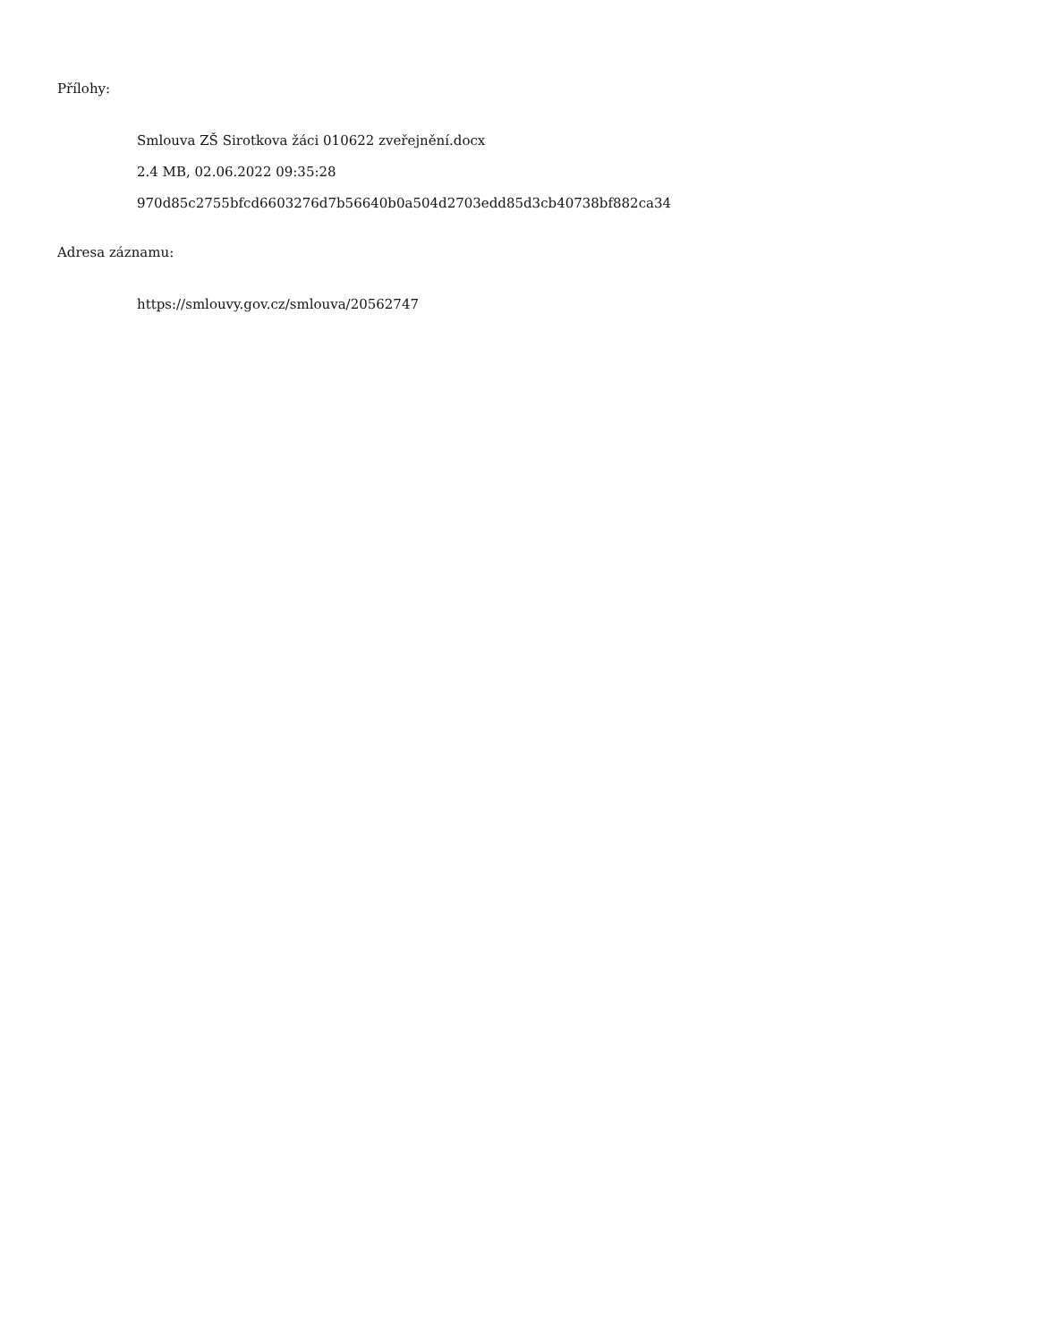Přílohy:
Smlouva ZŠ Sirotkova žáci 010622 zveřejnění.docx
2.4 MB, 02.06.2022 09:35:28
970d85c2755bfcd6603276d7b56640b0a504d2703edd85d3cb40738bf882ca34
Adresa záznamu:
https://smlouvy.gov.cz/smlouva/20562747